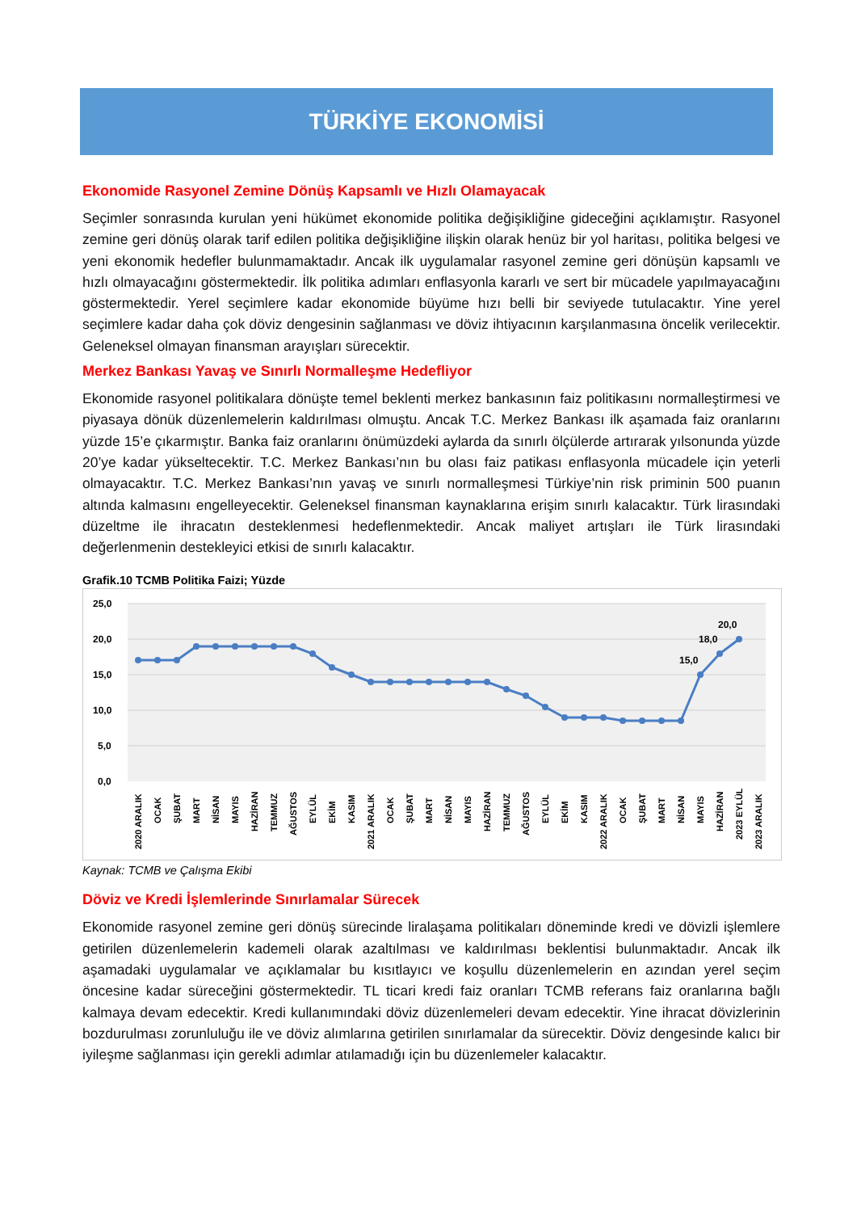TÜRKİYE EKONOMİSİ
Ekonomide Rasyonel Zemine Dönüş Kapsamlı ve Hızlı Olamayacak
Seçimler sonrasında kurulan yeni hükümet ekonomide politika değişikliğine gideceğini açıklamıştır. Rasyonel zemine geri dönüş olarak tarif edilen politika değişikliğine ilişkin olarak henüz bir yol haritası, politika belgesi ve yeni ekonomik hedefler bulunmamaktadır. Ancak ilk uygulamalar rasyonel zemine geri dönüşün kapsamlı ve hızlı olmayacağını göstermektedir. İlk politika adımları enflasyonla kararlı ve sert bir mücadele yapılmayacağını göstermektedir. Yerel seçimlere kadar ekonomide büyüme hızı belli bir seviyede tutulacaktır. Yine yerel seçimlere kadar daha çok döviz dengesinin sağlanması ve döviz ihtiyacının karşılanmasına öncelik verilecektir. Geleneksel olmayan finansman arayışları sürecektir.
Merkez Bankası Yavaş ve Sınırlı Normalleşme Hedefliyor
Ekonomide rasyonel politikalara dönüşte temel beklenti merkez bankasının faiz politikasını normalleştirmesi ve piyasaya dönük düzenlemelerin kaldırılması olmuştu. Ancak T.C. Merkez Bankası ilk aşamada faiz oranlarını yüzde 15’e çıkarmıştır. Banka faiz oranlarını önümüzdeki aylarda da sınırlı ölçülerde artırarak yılsonunda yüzde 20’ye kadar yükseltecektir. T.C. Merkez Bankası’nın bu olası faiz patikası enflasyonla mücadele için yeterli olmayacaktır. T.C. Merkez Bankası’nın yavaş ve sınırlı normalleşmesi Türkiye’nin risk priminin 500 puanın altında kalmasını engelleyecektir. Geleneksel finansman kaynaklarına erişim sınırlı kalacaktır. Türk lirasındaki düzeltme ile ihracatın desteklenmesi hedeflenmektedir. Ancak maliyet artışları ile Türk lirasındaki değerlenmenin destekleyici etkisi de sınırlı kalacaktır.
Grafik.10 TCMB Politika Faizi; Yüzde
25,0
20,0
15,0
10,0
5,0
0,0
15,0
18,0
20,0
2020 ARALIK
OCAK
ŞUBAT
MART
NİSAN
MAYIS
HAZİRAN
TEMMUZ
AĞUSTOS
EYLÜL
EKİM
KASIM
2021 ARALIK
OCAK
ŞUBAT
MART
NİSAN
MAYIS
HAZİRAN
TEMMUZ
AĞUSTOS
EYLÜL
EKİM
KASIM
2022 ARALIK
OCAK
ŞUBAT
MART
NİSAN
MAYIS
HAZİRAN
2023 EYLÜL
2023 ARALIK
Kaynak: TCMB ve Çalışma Ekibi
Döviz ve Kredi İşlemlerinde Sınırlamalar Sürecek
Ekonomide rasyonel zemine geri dönüş sürecinde liralaşama politikaları döneminde kredi ve dövizli işlemlere getirilen düzenlemelerin kademeli olarak azaltılması ve kaldırılması beklentisi bulunmaktadır. Ancak ilk aşamadaki uygulamalar ve açıklamalar bu kısıtlayıcı ve koşullu düzenlemelerin en azından yerel seçim öncesine kadar süreceğini göstermektedir. TL ticari kredi faiz oranları TCMB referans faiz oranlarına bağlı kalmaya devam edecektir. Kredi kullanımındaki döviz düzenlemeleri devam edecektir. Yine ihracat dövizlerinin bozdurulması zorunluluğu ile ve döviz alımlarına getirilen sınırlamalar da sürecektir. Döviz dengesinde kalıcı bir iyileşme sağlanması için gerekli adımlar atılamadığı için bu düzenlemeler kalacaktır.